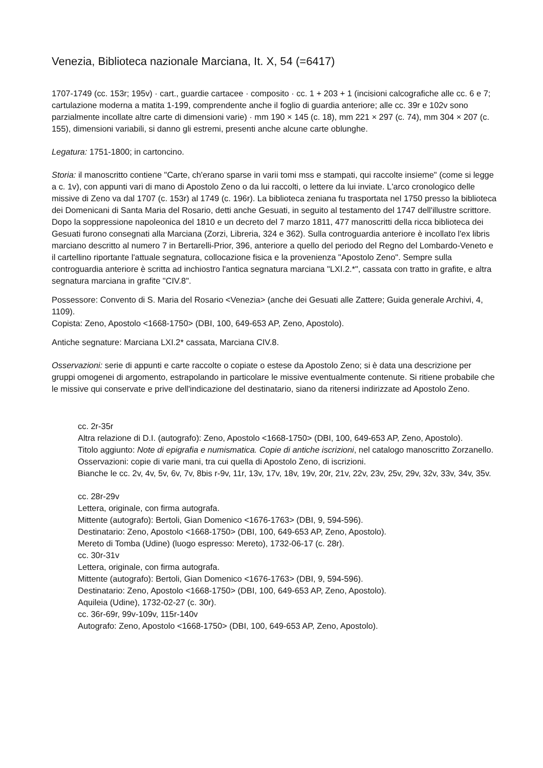Venezia, Biblioteca nazionale Marciana, It. X, 54 (=6417)
1707-1749 (cc. 153r; 195v) · cart., guardie cartacee · composito · cc. 1 + 203 + 1 (incisioni calcografiche alle cc. 6 e 7; cartulazione moderna a matita 1-199, comprendente anche il foglio di guardia anteriore; alle cc. 39r e 102v sono parzialmente incollate altre carte di dimensioni varie) · mm 190 × 145 (c. 18), mm 221 × 297 (c. 74), mm 304 × 207 (c. 155), dimensioni variabili, si danno gli estremi, presenti anche alcune carte oblunghe.
Legatura: 1751-1800; in cartoncino.
Storia: il manoscritto contiene "Carte, ch'erano sparse in varii tomi mss e stampati, qui raccolte insieme" (come si legge a c. 1v), con appunti vari di mano di Apostolo Zeno o da lui raccolti, o lettere da lui inviate. L'arco cronologico delle missive di Zeno va dal 1707 (c. 153r) al 1749 (c. 196r). La biblioteca zeniana fu trasportata nel 1750 presso la biblioteca dei Domenicani di Santa Maria del Rosario, detti anche Gesuati, in seguito al testamento del 1747 dell'illustre scrittore. Dopo la soppressione napoleonica del 1810 e un decreto del 7 marzo 1811, 477 manoscritti della ricca biblioteca dei Gesuati furono consegnati alla Marciana (Zorzi, Libreria, 324 e 362). Sulla controguardia anteriore è incollato l'ex libris marciano descritto al numero 7 in Bertarelli-Prior, 396, anteriore a quello del periodo del Regno del Lombardo-Veneto e il cartellino riportante l'attuale segnatura, collocazione fisica e la provenienza "Apostolo Zeno". Sempre sulla controguardia anteriore è scritta ad inchiostro l'antica segnatura marciana "LXI.2.*", cassata con tratto in grafite, e altra segnatura marciana in grafite "CIV.8".
Possessore: Convento di S. Maria del Rosario <Venezia> (anche dei Gesuati alle Zattere; Guida generale Archivi, 4, 1109).
Copista: Zeno, Apostolo <1668-1750> (DBI, 100, 649-653 AP, Zeno, Apostolo).
Antiche segnature: Marciana LXI.2* cassata, Marciana CIV.8.
Osservazioni: serie di appunti e carte raccolte o copiate o estese da Apostolo Zeno; si è data una descrizione per gruppi omogenei di argomento, estrapolando in particolare le missive eventualmente contenute. Si ritiene probabile che le missive qui conservate e prive dell'indicazione del destinatario, siano da ritenersi indirizzate ad Apostolo Zeno.
cc. 2r-35r
Altra relazione di D.I. (autografo): Zeno, Apostolo <1668-1750> (DBI, 100, 649-653 AP, Zeno, Apostolo).
Titolo aggiunto: Note di epigrafia e numismatica. Copie di antiche iscrizioni, nel catalogo manoscritto Zorzanello.
Osservazioni: copie di varie mani, tra cui quella di Apostolo Zeno, di iscrizioni.
Bianche le cc. 2v, 4v, 5v, 6v, 7v, 8bis r-9v, 11r, 13v, 17v, 18v, 19v, 20r, 21v, 22v, 23v, 25v, 29v, 32v, 33v, 34v, 35v.
cc. 28r-29v
Lettera, originale, con firma autografa.
Mittente (autografo): Bertoli, Gian Domenico <1676-1763> (DBI, 9, 594-596).
Destinatario: Zeno, Apostolo <1668-1750> (DBI, 100, 649-653 AP, Zeno, Apostolo).
Mereto di Tomba (Udine) (luogo espresso: Mereto), 1732-06-17 (c. 28r).
cc. 30r-31v
Lettera, originale, con firma autografa.
Mittente (autografo): Bertoli, Gian Domenico <1676-1763> (DBI, 9, 594-596).
Destinatario: Zeno, Apostolo <1668-1750> (DBI, 100, 649-653 AP, Zeno, Apostolo).
Aquileia (Udine), 1732-02-27 (c. 30r).
cc. 36r-69r, 99v-109v, 115r-140v
Autografo: Zeno, Apostolo <1668-1750> (DBI, 100, 649-653 AP, Zeno, Apostolo).